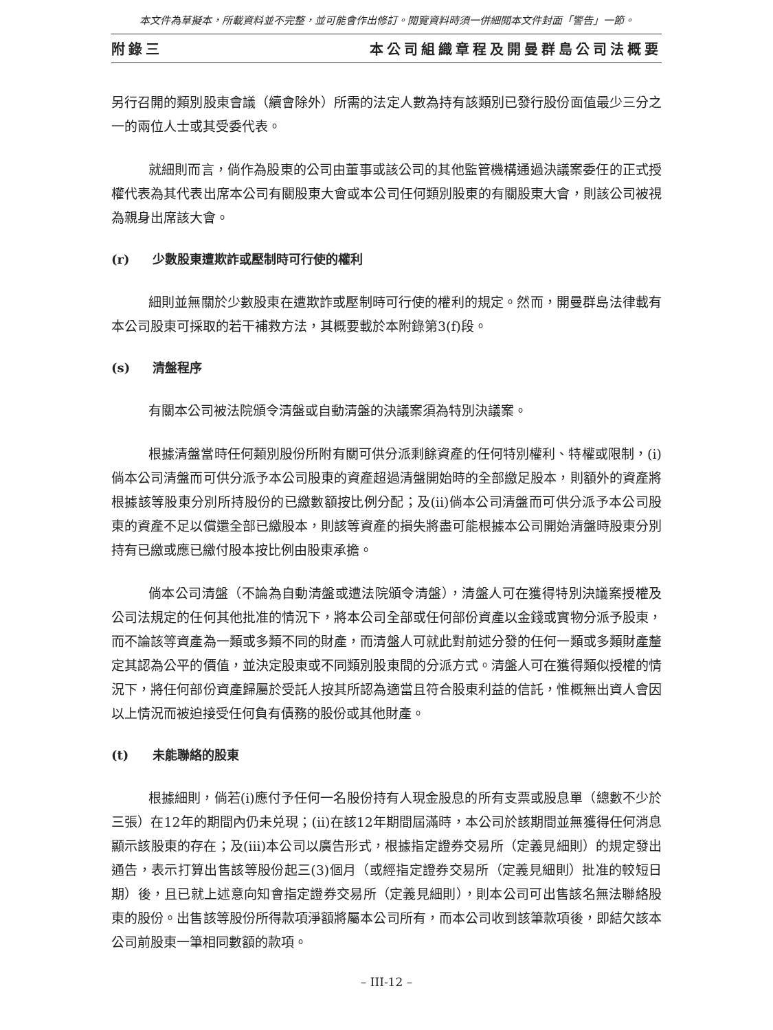本文件為草擬本，所載資料並不完整，並可能會作出修訂。閱覽資料時須一併細閱本文件封面「警告」一節。
附錄三 本公司組織章程及開曼群島公司法概要
另行召開的類別股東會議（續會除外）所需的法定人數為持有該類別已發行股份面值最少三分之一的兩位人士或其受委代表。
就細則而言，倘作為股東的公司由董事或該公司的其他監管機構通過決議案委任的正式授權代表為其代表出席本公司有關股東大會或本公司任何類別股東的有關股東大會，則該公司被視為親身出席該大會。
(r) 少數股東遭欺詐或壓制時可行使的權利
細則並無關於少數股東在遭欺詐或壓制時可行使的權利的規定。然而，開曼群島法律載有本公司股東可採取的若干補救方法，其概要載於本附錄第3(f)段。
(s) 清盤程序
有關本公司被法院頒令清盤或自動清盤的決議案須為特別決議案。
根據清盤當時任何類別股份所附有關可供分派剩餘資產的任何特別權利、特權或限制，(i)倘本公司清盤而可供分派予本公司股東的資產超過清盤開始時的全部繳足股本，則額外的資產將根據該等股東分別所持股份的已繳數額按比例分配；及(ii)倘本公司清盤而可供分派予本公司股東的資產不足以償還全部已繳股本，則該等資產的損失將盡可能根據本公司開始清盤時股東分別持有已繳或應已繳付股本按比例由股東承擔。
倘本公司清盤（不論為自動清盤或遭法院頒令清盤），清盤人可在獲得特別決議案授權及公司法規定的任何其他批准的情況下，將本公司全部或任何部份資產以金錢或實物分派予股東，而不論該等資產為一類或多類不同的財產，而清盤人可就此對前述分發的任何一類或多類財產釐定其認為公平的價值，並決定股東或不同類別股東間的分派方式。清盤人可在獲得類似授權的情況下，將任何部份資產歸屬於受託人按其所認為適當且符合股東利益的信託，惟概無出資人會因以上情況而被迫接受任何負有債務的股份或其他財產。
(t) 未能聯絡的股東
根據細則，倘若(i)應付予任何一名股份持有人現金股息的所有支票或股息單（總數不少於三張）在12年的期間內仍未兑現；(ii)在該12年期間屆滿時，本公司於該期間並無獲得任何消息顯示該股東的存在；及(iii)本公司以廣告形式，根據指定證券交易所（定義見細則）的規定發出通告，表示打算出售該等股份起三(3)個月（或經指定證券交易所（定義見細則）批准的較短日期）後，且已就上述意向知會指定證券交易所（定義見細則），則本公司可出售該名無法聯絡股東的股份。出售該等股份所得款項淨額將屬本公司所有，而本公司收到該筆款項後，即結欠該本公司前股東一筆相同數額的款項。
– III-12 –